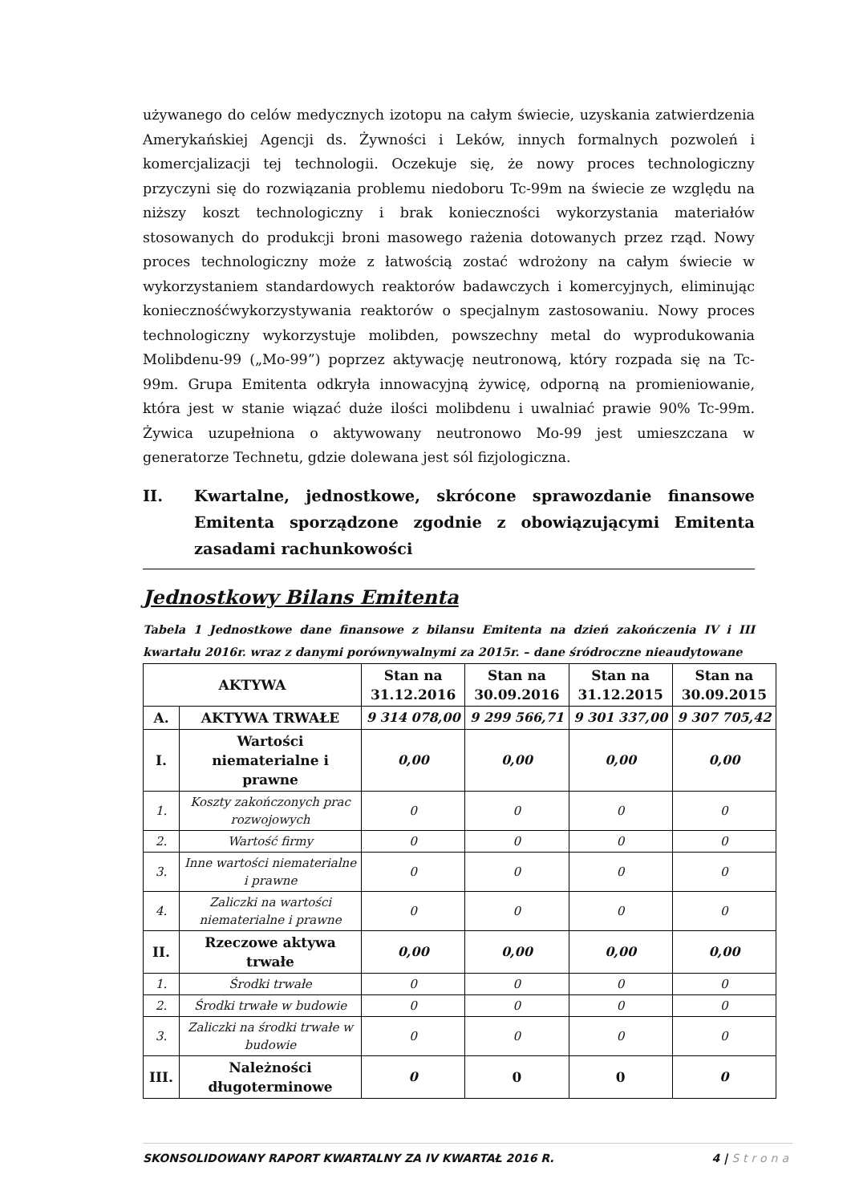używanego do celów medycznych izotopu na całym świecie, uzyskania zatwierdzenia Amerykańskiej Agencji ds. Żywności i Leków, innych formalnych pozwoleń i komercjalizacji tej technologii. Oczekuje się, że nowy proces technologiczny przyczyni się do rozwiązania problemu niedoboru Tc-99m na świecie ze względu na niższy koszt technologiczny i brak konieczności wykorzystania materiałów stosowanych do produkcji broni masowego rażenia dotowanych przez rząd. Nowy proces technologiczny może z łatwością zostać wdrożony na całym świecie w wykorzystaniem standardowych reaktorów badawczych i komercyjnych, eliminując koniecznośćwykorzystywania reaktorów o specjalnym zastosowaniu. Nowy proces technologiczny wykorzystuje molibden, powszechny metal do wyprodukowania Molibdenu-99 („Mo-99”) poprzez aktywację neutronową, który rozpada się na Tc-99m. Grupa Emitenta odkryła innowacyjną żywicę, odporną na promieniowanie, która jest w stanie wiązać duże ilości molibdenu i uwalniać prawie 90% Tc-99m. Żywica uzupełniona o aktywowany neutronowo Mo-99 jest umieszczana w generatorze Technetu, gdzie dolewana jest sól fizjologiczna.
II. Kwartalne, jednostkowe, skrócone sprawozdanie finansowe Emitenta sporządzone zgodnie z obowiązującymi Emitenta zasadami rachunkowości
Jednostkowy Bilans Emitenta
Tabela 1 Jednostkowe dane finansowe z bilansu Emitenta na dzień zakończenia IV i III kwartału 2016r. wraz z danymi porównywalnymi za 2015r. – dane śródroczne nieaudytowane
| AKTYWA | | Stan na 31.12.2016 | Stan na 30.09.2016 | Stan na 31.12.2015 | Stan na 30.09.2015 |
| --- | --- | --- | --- | --- | --- |
| A. | AKTYWA TRWAŁE | 9 314 078,00 | 9 299 566,71 | 9 301 337,00 | 9 307 705,42 |
| I. | Wartości niematerialne i prawne | 0,00 | 0,00 | 0,00 | 0,00 |
| 1. | Koszty zakończonych prac rozwojowych | 0 | 0 | 0 | 0 |
| 2. | Wartość firmy | 0 | 0 | 0 | 0 |
| 3. | Inne wartości niematerialne i prawne | 0 | 0 | 0 | 0 |
| 4. | Zaliczki na wartości niematerialne i prawne | 0 | 0 | 0 | 0 |
| II. | Rzeczowe aktywa trwałe | 0,00 | 0,00 | 0,00 | 0,00 |
| 1. | Środki trwałe | 0 | 0 | 0 | 0 |
| 2. | Środki trwałe w budowie | 0 | 0 | 0 | 0 |
| 3. | Zaliczki na środki trwałe w budowie | 0 | 0 | 0 | 0 |
| III. | Należności długoterminowe | 0 | 0 | 0 | 0 |
SKONSOLIDOWANY RAPORT KWARTALNY ZA IV KWARTAŁ 2016 R. 4 | Strona